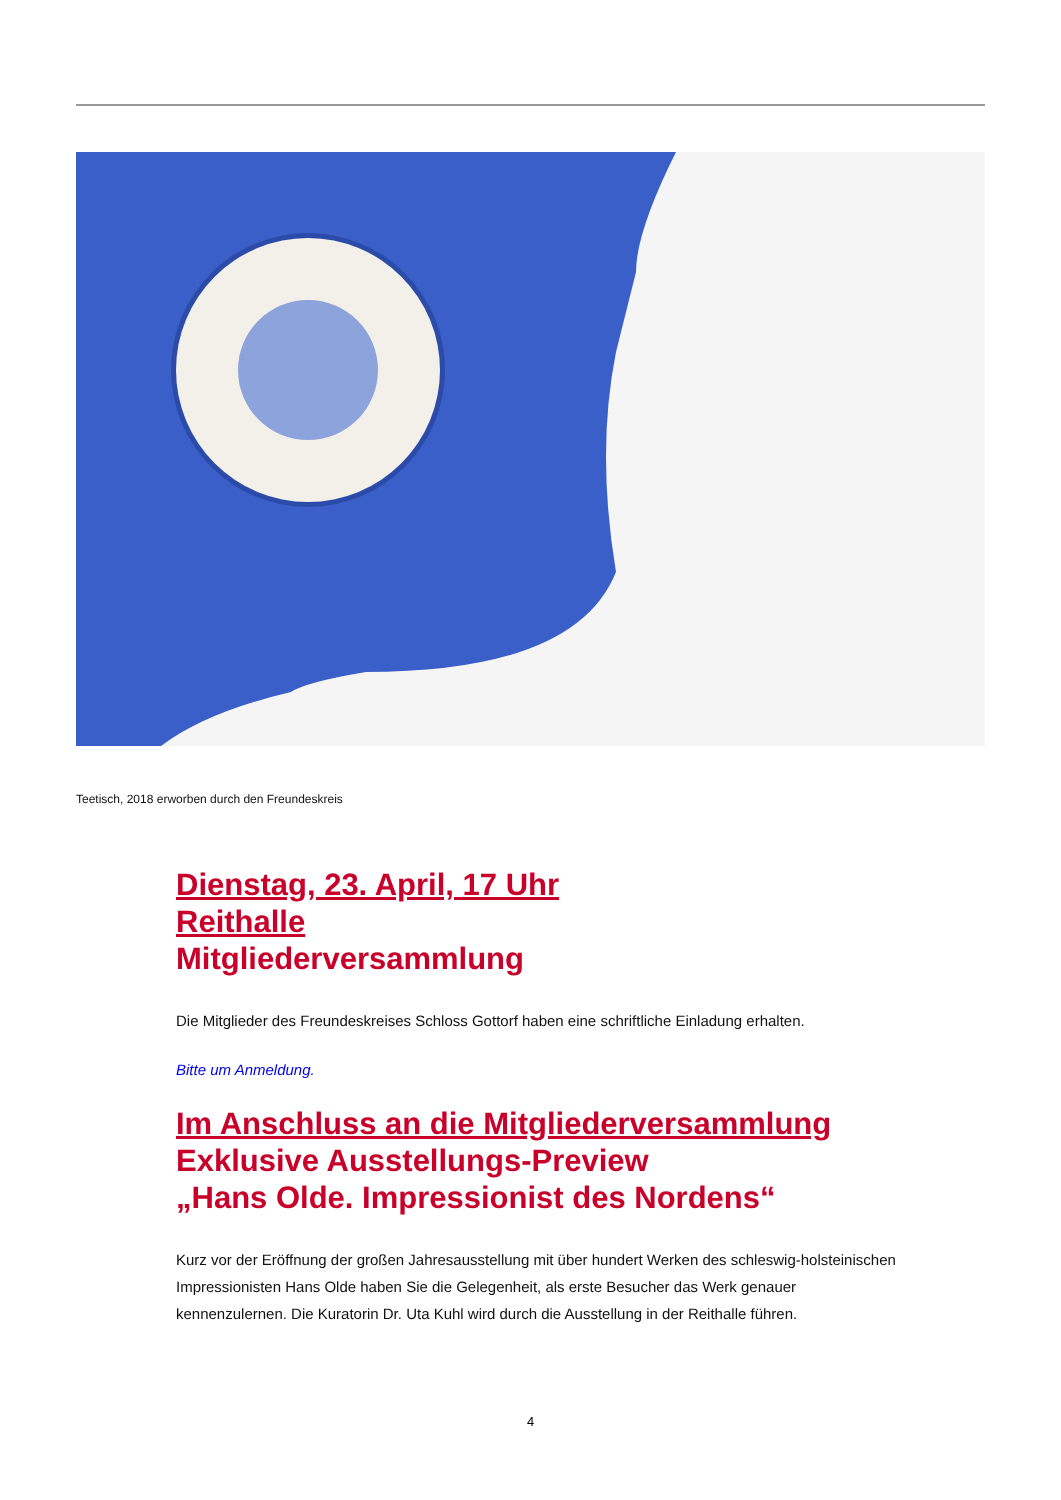Teetisch, 2018 erworben durch den Freundeskreis
Dienstag, 23. April, 17 Uhr
Reithalle
Mitgliederversammlung
Die Mitglieder des Freundeskreises Schloss Gottorf haben eine schriftliche Einladung erhalten.
Bitte um Anmeldung.
Im Anschluss an die Mitgliederversammlung
Exklusive Ausstellungs-Preview
„Hans Olde. Impressionist des Nordens“
Kurz vor der Eröffnung der großen Jahresausstellung mit über hundert Werken des schleswig-holsteinischen Impressionisten Hans Olde haben Sie die Gelegenheit, als erste Besucher das Werk genauer kennenzulernen. Die Kuratorin Dr. Uta Kuhl wird durch die Ausstellung in der Reithalle führen.
4